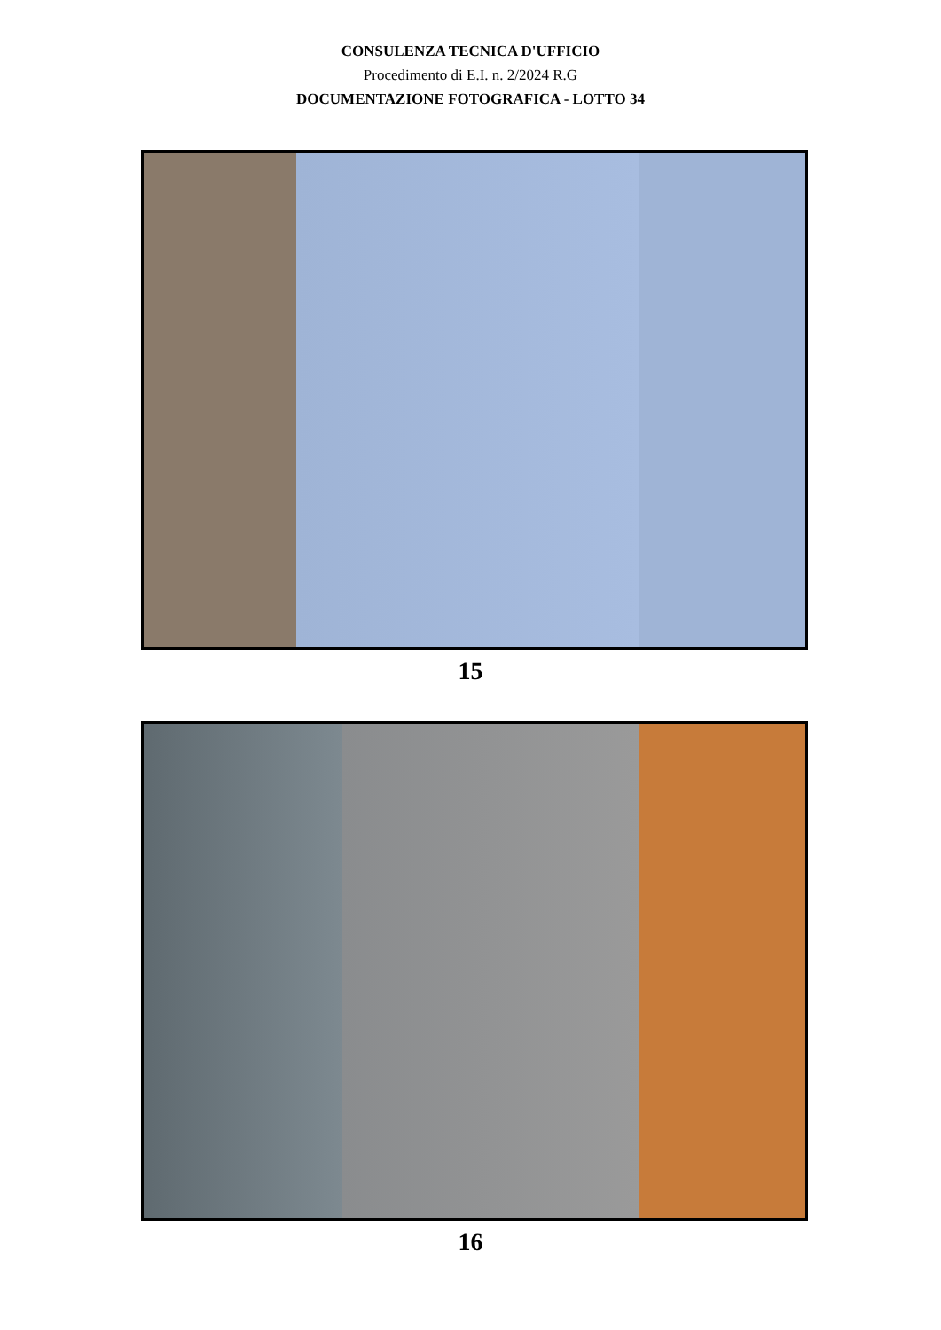CONSULENZA TECNICA D'UFFICIO
Procedimento di E.I. n. 2/2024 R.G
DOCUMENTAZIONE FOTOGRAFICA - LOTTO 34
15
16